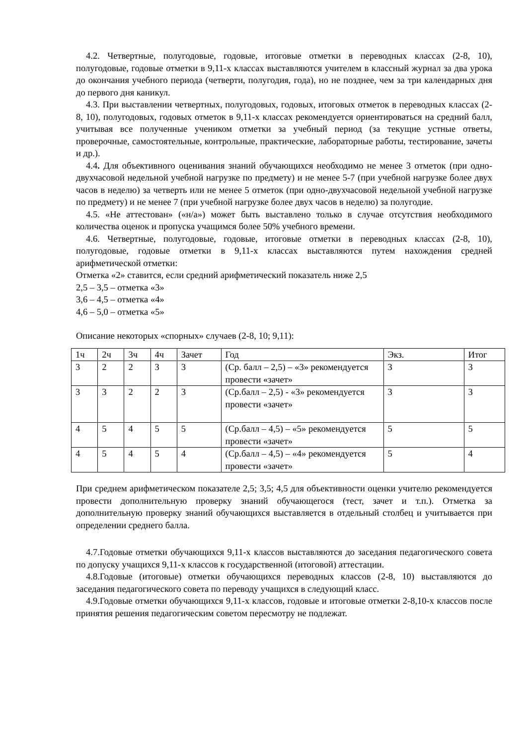4.2. Четвертные, полугодовые, годовые, итоговые отметки в переводных классах (2-8, 10), полугодовые, годовые отметки в 9,11-х классах выставляются учителем в классный журнал за два урока до окончания учебного периода (четверти, полугодия, года), но не позднее, чем за три календарных дня до первого дня каникул.
4.3. При выставлении четвертных, полугодовых, годовых, итоговых отметок в переводных классах (2-8, 10), полугодовых, годовых отметок в 9,11-х классах рекомендуется ориентироваться на средний балл, учитывая все полученные учеником отметки за учебный период (за текущие устные ответы, проверочные, самостоятельные, контрольные, практические, лабораторные работы, тестирование, зачеты и др.).
4.4. Для объективного оценивания знаний обучающихся необходимо не менее 3 отметок (при одно-двухчасовой недельной учебной нагрузке по предмету) и не менее 5-7 (при учебной нагрузке более двух часов в неделю) за четверть или не менее 5 отметок (при одно-двухчасовой недельной учебной нагрузке по предмету) и не менее 7 (при учебной нагрузке более двух часов в неделю) за полугодие.
4.5. «Не аттестован» («н/а») может быть выставлено только в случае отсутствия необходимого количества оценок и пропуска учащимся более 50% учебного времени.
4.6. Четвертные, полугодовые, годовые, итоговые отметки в переводных классах (2-8, 10), полугодовые, годовые отметки в 9,11-х классах выставляются путем нахождения средней арифметической отметки:
Отметка «2» ставится, если средний арифметический показатель ниже 2,5
2,5 – 3,5 – отметка «3»
3,6 – 4,5 – отметка «4»
4,6 – 5,0 – отметка «5»
Описание некоторых «спорных» случаев (2-8, 10; 9,11):
| 1ч | 2ч | 3ч | 4ч | Зачет | Год | Экз. | Итог |
| 3 | 2 | 2 | 3 | 3 | (Ср. балл – 2,5) – «3» рекомендуется провести «зачет» | 3 | 3 |
| 3 | 3 | 2 | 2 | 3 | (Ср.балл – 2,5) - «3» рекомендуется провести «зачет» | 3 | 3 |
| 4 | 5 | 4 | 5 | 5 | (Ср.балл – 4,5) – «5» рекомендуется провести «зачет» | 5 | 5 |
| 4 | 5 | 4 | 5 | 4 | (Ср.балл – 4,5) – «4» рекомендуется провести «зачет» | 5 | 4 |
При среднем арифметическом показателе 2,5; 3,5; 4,5 для объективности оценки учителю рекомендуется провести дополнительную проверку знаний обучающегося (тест, зачет и т.п.). Отметка за дополнительную проверку знаний обучающихся выставляется в отдельный столбец и учитывается при определении среднего балла.
4.7.Годовые отметки обучающихся 9,11-х классов выставляются до заседания педагогического совета по допуску учащихся 9,11-х классов к государственной (итоговой) аттестации.
4.8.Годовые (итоговые) отметки обучающихся переводных классов (2-8, 10) выставляются до заседания педагогического совета по переводу учащихся в следующий класс.
4.9.Годовые отметки обучающихся 9,11-х классов, годовые и итоговые отметки 2-8,10-х классов после принятия решения педагогическим советом пересмотру не подлежат.